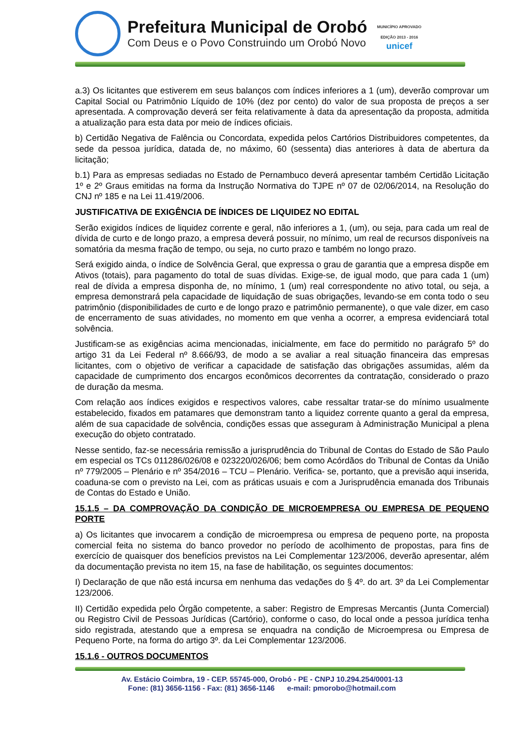Prefeitura Municipal de Orobó
Com Deus e o Povo Construindo um Orobó Novo
MUNICÍPIO APROVADO
EDIÇÃO 2013 - 2016
unicef
a.3) Os licitantes que estiverem em seus balanços com índices inferiores a 1 (um), deverão comprovar um Capital Social ou Patrimônio Líquido de 10% (dez por cento) do valor de sua proposta de preços a ser apresentada. A comprovação deverá ser feita relativamente à data da apresentação da proposta, admitida a atualização para esta data por meio de índices oficiais.
b) Certidão Negativa de Falência ou Concordata, expedida pelos Cartórios Distribuidores competentes, da sede da pessoa jurídica, datada de, no máximo, 60 (sessenta) dias anteriores à data de abertura da licitação;
b.1) Para as empresas sediadas no Estado de Pernambuco deverá apresentar também Certidão Licitação 1º e 2º Graus emitidas na forma da Instrução Normativa do TJPE nº 07 de 02/06/2014, na Resolução do CNJ nº 185 e na Lei 11.419/2006.
JUSTIFICATIVA DE EXIGÊNCIA DE ÍNDICES DE LIQUIDEZ NO EDITAL
Serão exigidos índices de liquidez corrente e geral, não inferiores a 1, (um), ou seja, para cada um real de dívida de curto e de longo prazo, a empresa deverá possuir, no mínimo, um real de recursos disponíveis na somatória da mesma fração de tempo, ou seja, no curto prazo e também no longo prazo.
Será exigido ainda, o índice de Solvência Geral, que expressa o grau de garantia que a empresa dispõe em Ativos (totais), para pagamento do total de suas dívidas. Exige-se, de igual modo, que para cada 1 (um) real de dívida a empresa disponha de, no mínimo, 1 (um) real correspondente no ativo total, ou seja, a empresa demonstrará pela capacidade de liquidação de suas obrigações, levando-se em conta todo o seu patrimônio (disponibilidades de curto e de longo prazo e patrimônio permanente), o que vale dizer, em caso de encerramento de suas atividades, no momento em que venha a ocorrer, a empresa evidenciará total solvência.
Justificam-se as exigências acima mencionadas, inicialmente, em face do permitido no parágrafo 5º do artigo 31 da Lei Federal nº 8.666/93, de modo a se avaliar a real situação financeira das empresas licitantes, com o objetivo de verificar a capacidade de satisfação das obrigações assumidas, além da capacidade de cumprimento dos encargos econômicos decorrentes da contratação, considerado o prazo de duração da mesma.
Com relação aos índices exigidos e respectivos valores, cabe ressaltar tratar-se do mínimo usualmente estabelecido, fixados em patamares que demonstram tanto a liquidez corrente quanto a geral da empresa, além de sua capacidade de solvência, condições essas que asseguram à Administração Municipal a plena execução do objeto contratado.
Nesse sentido, faz-se necessária remissão a jurisprudência do Tribunal de Contas do Estado de São Paulo em especial os TCs 011286/026/08 e 023220/026/06; bem como Acórdãos do Tribunal de Contas da União nº 779/2005 – Plenário e nº 354/2016 – TCU – Plenário. Verifica- se, portanto, que a previsão aqui inserida, coaduna-se com o previsto na Lei, com as práticas usuais e com a Jurisprudência emanada dos Tribunais de Contas do Estado e União.
15.1.5 – DA COMPROVAÇÃO DA CONDIÇÃO DE MICROEMPRESA OU EMPRESA DE PEQUENO PORTE
a) Os licitantes que invocarem a condição de microempresa ou empresa de pequeno porte, na proposta comercial feita no sistema do banco provedor no período de acolhimento de propostas, para fins de exercício de quaisquer dos benefícios previstos na Lei Complementar 123/2006, deverão apresentar, além da documentação prevista no item 15, na fase de habilitação, os seguintes documentos:
I) Declaração de que não está incursa em nenhuma das vedações do § 4º. do art. 3º da Lei Complementar 123/2006.
II) Certidão expedida pelo Órgão competente, a saber: Registro de Empresas Mercantis (Junta Comercial) ou Registro Civil de Pessoas Jurídicas (Cartório), conforme o caso, do local onde a pessoa jurídica tenha sido registrada, atestando que a empresa se enquadra na condição de Microempresa ou Empresa de Pequeno Porte, na forma do artigo 3º. da Lei Complementar 123/2006.
15.1.6 - OUTROS DOCUMENTOS
Av. Estácio Coimbra, 19 - CEP. 55745-000, Orobó - PE - CNPJ 10.294.254/0001-13
Fone: (81) 3656-1156 - Fax: (81) 3656-1146 e-mail: pmorobo@hotmail.com